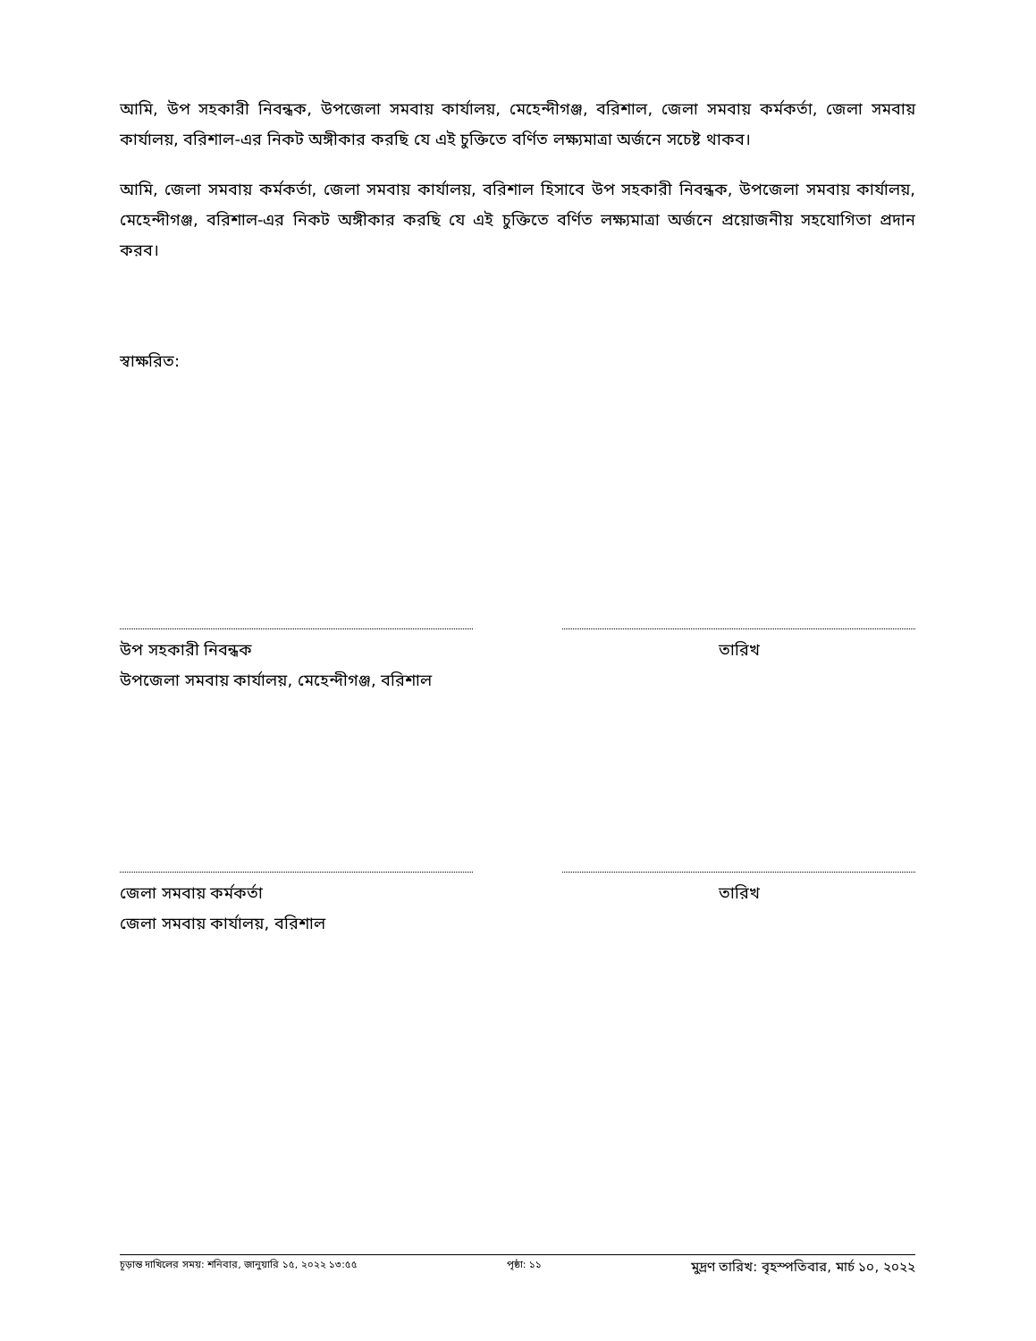আমি, উপ সহকারী নিবন্ধক, উপজেলা সমবায় কার্যালয়, মেহেন্দীগঞ্জ, বরিশাল, জেলা সমবায় কর্মকর্তা, জেলা সমবায় কার্যালয়, বরিশাল-এর নিকট অঙ্গীকার করছি যে এই চুক্তিতে বর্ণিত লক্ষ্যমাত্রা অর্জনে সচেষ্ট থাকব।
আমি, জেলা সমবায় কর্মকর্তা, জেলা সমবায় কার্যালয়, বরিশাল হিসাবে উপ সহকারী নিবন্ধক, উপজেলা সমবায় কার্যালয়, মেহেন্দীগঞ্জ, বরিশাল-এর নিকট অঙ্গীকার করছি যে এই চুক্তিতে বর্ণিত লক্ষ্যমাত্রা অর্জনে প্রয়োজনীয় সহযোগিতা প্রদান করব।
স্বাক্ষরিত:
উপ সহকারী নিবন্ধক
উপজেলা সমবায় কার্যালয়, মেহেন্দীগঞ্জ, বরিশাল
তারিখ
জেলা সমবায় কর্মকর্তা
জেলা সমবায় কার্যালয়, বরিশাল
তারিখ
চূড়ান্ত দাখিলের সময়: শনিবার, জানুয়ারি ১৫, ২০২২ ১৩:৫৫ পৃষ্ঠা: ১১ মুদ্রণ তারিখ: বৃহস্পতিবার, মার্চ ১০, ২০২২